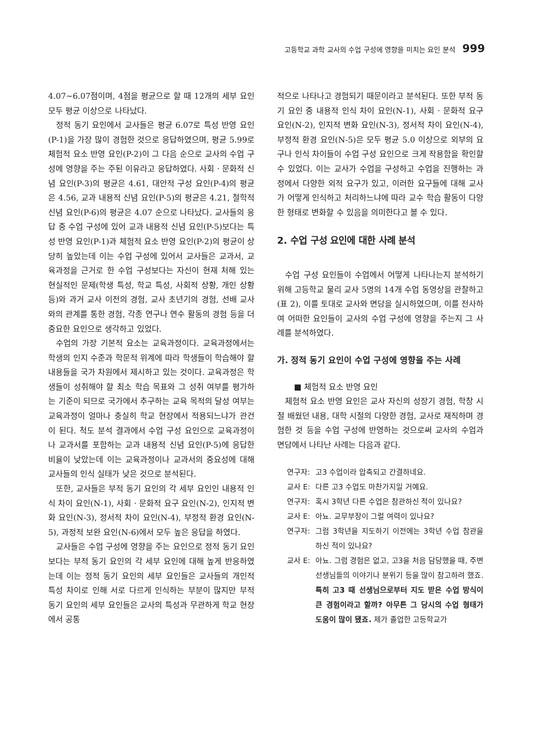고등학교 과학 교사의 수업 구성에 영향을 미치는 요인 분석 999
4.07~6.07점이며, 4점을 평균으로 할 때 12개의 세부 요인 모두 평균 이상으로 나타났다.
정적 동기 요인에서 교사들은 평균 6.07로 특성 반영 요인(P-1)을 가장 많이 경험한 것으로 응답하였으며, 평균 5.99로 체험적 요소 반영 요인(P-2)이 그 다음 순으로 교사의 수업 구성에 영향을 주는 주된 이유라고 응답하였다. 사회 · 문화적 신념 요인(P-3)의 평균은 4.61, 대안적 구성 요인(P-4)의 평균은 4.56, 교과 내용적 신념 요인(P-5)의 평균은 4.21, 철학적 신념 요인(P-6)의 평균은 4.07 순으로 나타났다. 교사들의 응답 중 수업 구성에 있어 교과 내용적 신념 요인(P-5)보다는 특성 반영 요인(P-1)과 체험적 요소 반영 요인(P-2)의 평균이 상당히 높았는데 이는 수업 구성에 있어서 교사들은 교과서, 교육과정을 근거로 한 수업 구성보다는 자신이 현재 처해 있는 현실적인 문제(학생 특성, 학교 특성, 사회적 상황, 개인 상황 등)와 과거 교사 이전의 경험, 교사 초년기의 경험, 선배 교사와의 관계를 통한 경험, 각종 연구나 연수 활동의 경험 등을 더 중요한 요인으로 생각하고 있었다.
수업의 가장 기본적 요소는 교육과정이다. 교육과정에서는 학생의 인지 수준과 학문적 위계에 따라 학생들이 학습해야 할 내용들을 국가 차원에서 제시하고 있는 것이다. 교육과정은 학생들이 성취해야 할 최소 학습 목표와 그 성취 여부를 평가하는 기준이 되므로 국가에서 추구하는 교육 목적의 달성 여부는 교육과정이 얼마나 충실히 학교 현장에서 적용되느냐가 관건이 된다. 척도 분석 결과에서 수업 구성 요인으로 교육과정이나 교과서를 포함하는 교과 내용적 신념 요인(P-5)에 응답한 비율이 낮았는데 이는 교육과정이나 교과서의 중요성에 대해 교사들의 인식 실태가 낮은 것으로 분석된다.
또한, 교사들은 부적 동기 요인의 각 세부 요인인 내용적 인식 차이 요인(N-1), 사회 · 문화적 요구 요인(N-2), 인지적 변화 요인(N-3), 정서적 차이 요인(N-4), 부정적 환경 요인(N-5), 과정적 보완 요인(N-6)에서 모두 높은 응답을 하였다.
교사들은 수업 구성에 영향을 주는 요인으로 정적 동기 요인보다는 부적 동기 요인의 각 세부 요인에 대해 높게 반응하였는데 이는 정적 동기 요인의 세부 요인들은 교사들의 개인적 특성 차이로 인해 서로 다르게 인식하는 부분이 많지만 부적 동기 요인의 세부 요인들은 교사의 특성과 무관하게 학교 현장에서 공통
적으로 나타나고 경험되기 때문이라고 분석된다. 또한 부적 동기 요인 중 내용적 인식 차이 요인(N-1), 사회 · 문화적 요구 요인(N-2), 인지적 변화 요인(N-3), 정서적 차이 요인(N-4), 부정적 환경 요인(N-5)은 모두 평균 5.0 이상으로 외부의 요구나 인식 차이들이 수업 구성 요인으로 크게 작용함을 확인할 수 있었다. 이는 교사가 수업을 구성하고 수업을 진행하는 과정에서 다양한 외적 요구가 있고, 이러한 요구들에 대해 교사가 어떻게 인식하고 처리하느냐에 따라 교수 학습 활동이 다양한 형태로 변화할 수 있음을 의미한다고 볼 수 있다.
2. 수업 구성 요인에 대한 사례 분석
수업 구성 요인들이 수업에서 어떻게 나타나는지 분석하기 위해 고등학교 물리 교사 5명의 14개 수업 동영상을 관찰하고(표 2), 이를 토대로 교사와 면담을 실시하였으며, 이를 전사하여 어떠한 요인들이 교사의 수업 구성에 영향을 주는지 그 사례를 분석하였다.
가. 정적 동기 요인이 수업 구성에 영향을 주는 사례
■ 체험적 요소 반영 요인
체험적 요소 반영 요인은 교사 자신의 성장기 경험, 학창 시절 배웠던 내용, 대학 시절의 다양한 경험, 교사로 재직하며 경험한 것 등을 수업 구성에 반영하는 것으로써 교사의 수업과 면담에서 나타난 사례는 다음과 같다.
연구자: 고3 수업이라 압축되고 간결하네요.
교사 E: 다른 고3 수업도 마찬가지일 거예요.
연구자: 혹시 3학년 다른 수업은 참관하신 적이 있나요?
교사 E: 아뇨. 교무부장이 그럴 여력이 있나요?
연구자: 그럼 3학년을 지도하기 이전에는 3학년 수업 참관을 하신 적이 있나요?
교사 E: 아뇨. 그럼 경험은 없고, 고3을 처음 담당했을 때, 주변 선생님들의 이야기나 분위기 등을 많이 참고하려 했죠. 특히 고3 때 선생님으로부터 지도 받은 수업 방식이 큰 경험이라고 할까? 아무튼 그 당시의 수업 형태가 도움이 많이 됐죠. 제가 졸업한 고등학교가